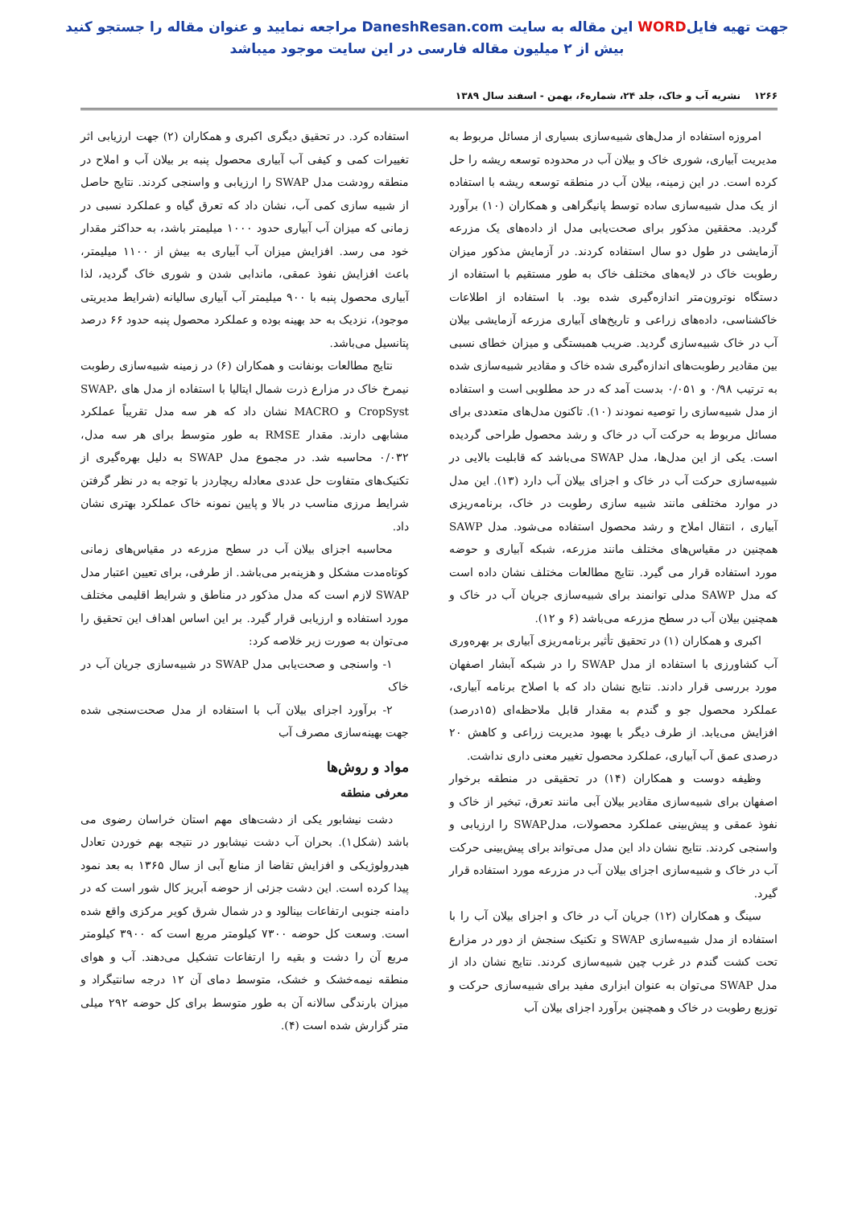جهت تهیه فایلWORD این مقاله به سایت DaneshResan.com مراجعه نمایید و عنوان مقاله را جستجو کنید
بیش از ۲ میلیون مقاله فارسی در این سایت موجود میباشد
۱۲۶۶ نشریه آب و خاک، جلد ۲۴، شماره۶، بهمن - اسفند سال ۱۳۸۹
امروزه استفاده از مدل‌های شبیه‌سازی بسیاری از مسائل مربوط به مدیریت آبیاری، شوری خاک و بیلان آب در محدوده توسعه ریشه را حل کرده است. در این زمینه، بیلان آب در منطقه توسعه ریشه با استفاده از یک مدل شبیه‌سازی ساده توسط پانیگراهی و همکاران (۱۰) برآورد گردید. محققین مذکور برای صحت‌یابی مدل از داده‌های یک مزرعه آزمایشی در طول دو سال استفاده کردند. در آزمایش مذکور میزان رطوبت خاک در لایه‌های مختلف خاک به طور مستقیم با استفاده از دستگاه نوترون‌متر اندازه‌گیری شده بود. با استفاده از اطلاعات خاکشناسی، داده‌های زراعی و تاریخ‌های آبیاری مزرعه آزمایشی بیلان آب در خاک شبیه‌سازی گردید. ضریب همبستگی و میزان خطای نسبی بین مقادیر رطوبت‌های اندازه‌گیری شده خاک و مقادیر شبیه‌سازی شده به ترتیب ۰/۹۸ و ۰/۰۵۱ بدست آمد که در حد مطلوبی است و استفاده از مدل شبیه‌سازی را توصیه نمودند (۱۰). تاکنون مدل‌های متعددی برای مسائل مربوط به حرکت آب در خاک و رشد محصول طراحی گردیده است. یکی از این مدل‌ها، مدل SWAP می‌باشد که قابلیت بالایی در شبیه‌سازی حرکت آب در خاک و اجزای بیلان آب دارد (۱۳). این مدل در موارد مختلفی مانند شبیه سازی رطوبت در خاک، برنامه‌ریزی آبیاری ، انتقال املاح و رشد محصول استفاده می‌شود. مدل SAWP همچنین در مقیاس‌های مختلف مانند مزرعه، شبکه آبیاری و حوضه مورد استفاده قرار می گیرد. نتایج مطالعات مختلف نشان داده است که مدل SAWP مدلی توانمند برای شبیه‌سازی جریان آب در خاک و همچنین بیلان آب در سطح مزرعه می‌باشد (۶ و ۱۲).
اکبری و همکاران (۱) در تحقیق تأثیر برنامه‌ریزی آبیاری بر بهره‌وری آب کشاورزی با استفاده از مدل SWAP را در شبکه آبشار اصفهان مورد بررسی قرار دادند. نتایج نشان داد که با اصلاح برنامه آبیاری، عملکرد محصول جو و گندم به مقدار قابل ملاحظه‌ای (۱۵درصد) افزایش می‌یابد. از طرف دیگر با بهبود مدیریت زراعی و کاهش ۲۰ درصدی عمق آب آبیاری، عملکرد محصول تغییر معنی داری نداشت.
وظیفه دوست و همکاران (۱۴) در تحقیقی در منطقه برخوار اصفهان برای شبیه‌سازی مقادیر بیلان آبی مانند تعرق، تبخیر از خاک و نفوذ عمقی و پیش‌بینی عملکرد محصولات، مدلSWAP را ارزیابی و واسنجی کردند. نتایج نشان داد این مدل می‌تواند برای پیش‌بینی حرکت آب در خاک و شبیه‌سازی اجزای بیلان آب در مزرعه مورد استفاده قرار گیرد.
سینگ و همکاران (۱۲) جریان آب در خاک و اجزای بیلان آب را با استفاده از مدل شبیه‌سازی SWAP و تکنیک سنجش از دور در مزارع تحت کشت گندم در غرب چین شبیه‌سازی کردند. نتایج نشان داد از مدل SWAP می‌توان به عنوان ابزاری مفید برای شبیه‌سازی حرکت و توزیع رطوبت در خاک و همچنین برآورد اجزای بیلان آب
استفاده کرد. در تحقیق دیگری اکبری و همکاران (۲) جهت ارزیابی اثر تغییرات کمی و کیفی آب آبیاری محصول پنبه بر بیلان آب و املاح در منطقه رودشت مدل SWAP را ارزیابی و واسنجی کردند. نتایج حاصل از شبیه سازی کمی آب، نشان داد که تعرق گیاه و عملکرد نسبی در زمانی که میزان آب آبیاری حدود ۱۰۰۰ میلیمتر باشد، به حداکثر مقدار خود می رسد. افزایش میزان آب آبیاری به بیش از ۱۱۰۰ میلیمتر، باعث افزایش نفوذ عمقی، ماندابی شدن و شوری خاک گردید، لذا آبیاری محصول پنبه با ۹۰۰ میلیمتر آب آبیاری سالیانه (شرایط مدیریتی موجود)، نزدیک به حد بهینه بوده و عملکرد محصول پنبه حدود ۶۶ درصد پتانسیل می‌باشد.
نتایج مطالعات بونفانت و همکاران (۶) در زمینه شبیه‌سازی رطوبت نیمرخ خاک در مزارع ذرت شمال ایتالیا با استفاده از مدل های SWAP، CropSyst و MACRO نشان داد که هر سه مدل تقریباً عملکرد مشابهی دارند. مقدار RMSE به طور متوسط برای هر سه مدل، ۰/۰۳۲ محاسبه شد. در مجموع مدل SWAP به دلیل بهره‌گیری از تکنیک‌های متفاوت حل عددی معادله ریچاردز با توجه به در نظر گرفتن شرایط مرزی مناسب در بالا و پایین نمونه خاک عملکرد بهتری نشان داد.
محاسبه اجزای بیلان آب در سطح مزرعه در مقیاس‌های زمانی کوتاه‌مدت مشکل و هزینه‌بر می‌باشد. از طرفی، برای تعیین اعتبار مدل SWAP لازم است که مدل مذکور در مناطق و شرایط اقلیمی مختلف مورد استفاده و ارزیابی قرار گیرد. بر این اساس اهداف این تحقیق را می‌توان به صورت زیر خلاصه کرد:
۱- واسنجی و صحت‌یابی مدل SWAP در شبیه‌سازی جریان آب در خاک
۲- برآورد اجزای بیلان آب با استفاده از مدل صحت‌سنجی شده جهت بهینه‌سازی مصرف آب
مواد و روش‌ها
معرفی منطقه
دشت نیشابور یکی از دشت‌های مهم استان خراسان رضوی می باشد (شکل۱). بحران آب دشت نیشابور در نتیجه بهم خوردن تعادل هیدرولوژیکی و افزایش تقاضا از منابع آبی از سال ۱۳۶۵ به بعد نمود پیدا کرده است. این دشت جزئی از حوضه آبریز کال شور است که در دامنه جنوبی ارتفاعات بینالود و در شمال شرق کویر مرکزی واقع شده است. وسعت کل حوضه ۷۳۰۰ کیلومتر مربع است که ۳۹۰۰ کیلومتر مربع آن را دشت و بقیه را ارتفاعات تشکیل می‌دهند. آب و هوای منطقه نیمه‌خشک و خشک، متوسط دمای آن ۱۲ درجه سانتیگراد و میزان بارندگی سالانه آن به طور متوسط برای کل حوضه ۲۹۲ میلی متر گزارش شده است (۴).